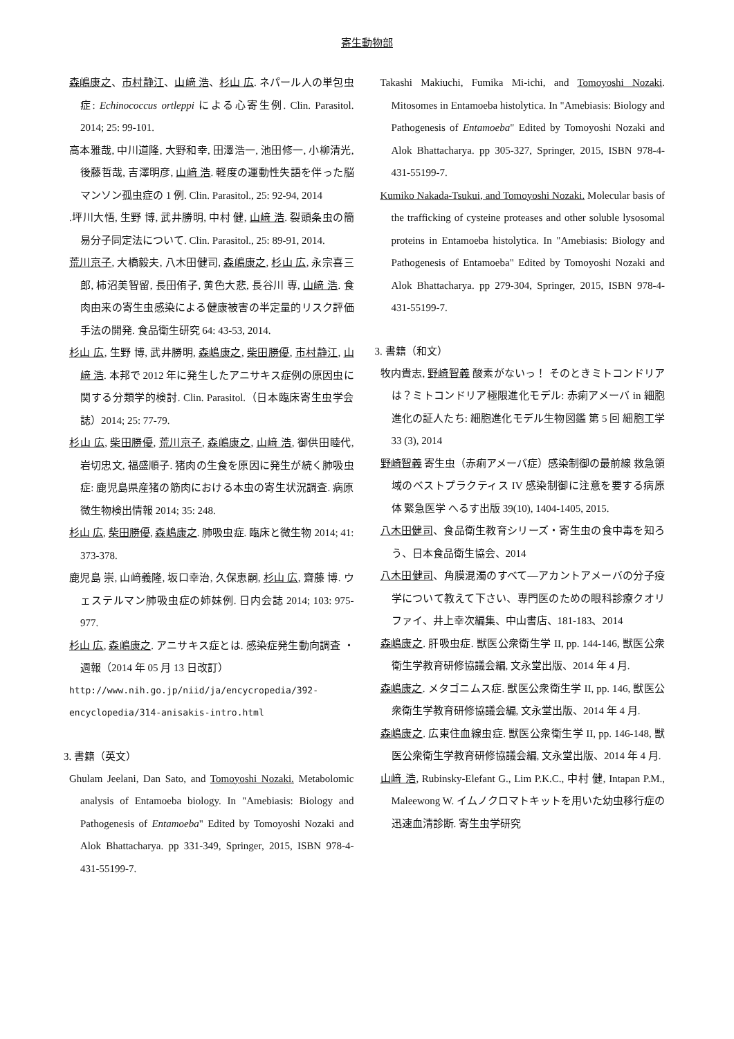寄生動物部
森嶋康之、市村静江、山﨑 浩、杉山 広. ネパール人の単包虫症: Echinococcus ortleppi による心寄生例. Clin. Parasitol. 2014; 25: 99-101.
高本雅哉, 中川道隆, 大野和幸, 田澤浩一, 池田修一, 小柳清光, 後藤哲哉, 吉澤明彦, 山﨑 浩. 軽度の運動性失語を伴った脳マンソン孤虫症の 1 例. Clin. Parasitol., 25: 92-94, 2014
.坪川大悟, 生野 博, 武井勝明, 中村 健, 山﨑 浩. 裂頭条虫の簡易分子同定法について. Clin. Parasitol., 25: 89-91, 2014.
荒川京子, 大橋毅夫, 八木田健司, 森嶋康之, 杉山 広, 永宗喜三郎, 柿沼美智留, 長田侑子, 黄色大悲, 長谷川 専, 山﨑 浩. 食肉由来の寄生虫感染による健康被害の半定量的リスク評価手法の開発. 食品衛生研究 64: 43-53, 2014.
杉山 広, 生野 博, 武井勝明, 森嶋康之, 柴田勝優, 市村静江, 山﨑 浩. 本邦で 2012 年に発生したアニサキス症例の原因虫に関する分類学的検討. Clin. Parasitol.（日本臨床寄生虫学会誌）2014; 25: 77-79.
杉山 広, 柴田勝優, 荒川京子, 森嶋康之, 山﨑 浩, 御供田睦代, 岩切忠文, 福盛順子. 猪肉の生食を原因に発生が続く肺吸虫症: 鹿児島県産猪の筋肉における本虫の寄生状況調査. 病原微生物検出情報 2014; 35: 248.
杉山 広, 柴田勝優, 森嶋康之. 肺吸虫症. 臨床と微生物 2014; 41: 373-378.
鹿児島 崇, 山﨑義隆, 坂口幸治, 久保恵嗣, 杉山 広, 齋藤 博. ウェステルマン肺吸虫症の姉妹例. 日内会誌 2014; 103: 975-977.
杉山 広, 森嶋康之. アニサキス症とは. 感染症発生動向調査 ・週報（2014 年 05 月 13 日改訂）
http://www.nih.go.jp/niid/ja/encycropedia/392-encyclopedia/314-anisakis-intro.html
3. 書籍（英文）
Ghulam Jeelani, Dan Sato, and Tomoyoshi Nozaki. Metabolomic analysis of Entamoeba biology. In "Amebiasis: Biology and Pathogenesis of Entamoeba" Edited by Tomoyoshi Nozaki and Alok Bhattacharya. pp 331-349, Springer, 2015, ISBN 978-4-431-55199-7.
Takashi Makiuchi, Fumika Mi-ichi, and Tomoyoshi Nozaki. Mitosomes in Entamoeba histolytica. In "Amebiasis: Biology and Pathogenesis of Entamoeba" Edited by Tomoyoshi Nozaki and Alok Bhattacharya. pp 305-327, Springer, 2015, ISBN 978-4-431-55199-7.
Kumiko Nakada-Tsukui, and Tomoyoshi Nozaki. Molecular basis of the trafficking of cysteine proteases and other soluble lysosomal proteins in Entamoeba histolytica. In "Amebiasis: Biology and Pathogenesis of Entamoeba" Edited by Tomoyoshi Nozaki and Alok Bhattacharya. pp 279-304, Springer, 2015, ISBN 978-4-431-55199-7.
3. 書籍（和文）
牧内貴志, 野崎智義 酸素がないっ！ そのときミトコンドリアは？ミトコンドリア極限進化モデル: 赤痢アメーバ in 細胞進化の証人たち: 細胞進化モデル生物図鑑 第 5 回 細胞工学 33 (3), 2014
野崎智義 寄生虫（赤痢アメーバ症）感染制御の最前線 救急領域のベストプラクティス IV 感染制御に注意を要する病原体 緊急医学 へるす出版 39(10), 1404-1405, 2015.
八木田健司、食品衛生教育シリーズ・寄生虫の食中毒を知ろう、日本食品衛生協会、2014
八木田健司、角膜混濁のすべて―アカントアメーバの分子疫学について教えて下さい、専門医のための眼科診療クオリファイ、井上幸次編集、中山書店、181-183、2014
森嶋康之. 肝吸虫症. 獣医公衆衛生学 II, pp. 144-146, 獣医公衆衛生学教育研修協議会編, 文永堂出版、2014 年 4 月.
森嶋康之. メタゴニムス症. 獣医公衆衛生学 II, pp. 146, 獣医公衆衛生学教育研修協議会編, 文永堂出版、2014 年 4 月.
森嶋康之. 広東住血線虫症. 獣医公衆衛生学 II, pp. 146-148, 獣医公衆衛生学教育研修協議会編, 文永堂出版、2014 年 4 月.
山﨑 浩, Rubinsky-Elefant G., Lim P.K.C., 中村 健, Intapan P.M., Maleewong W. イムノクロマトキットを用いた幼虫移行症の迅速血清診断. 寄生虫学研究